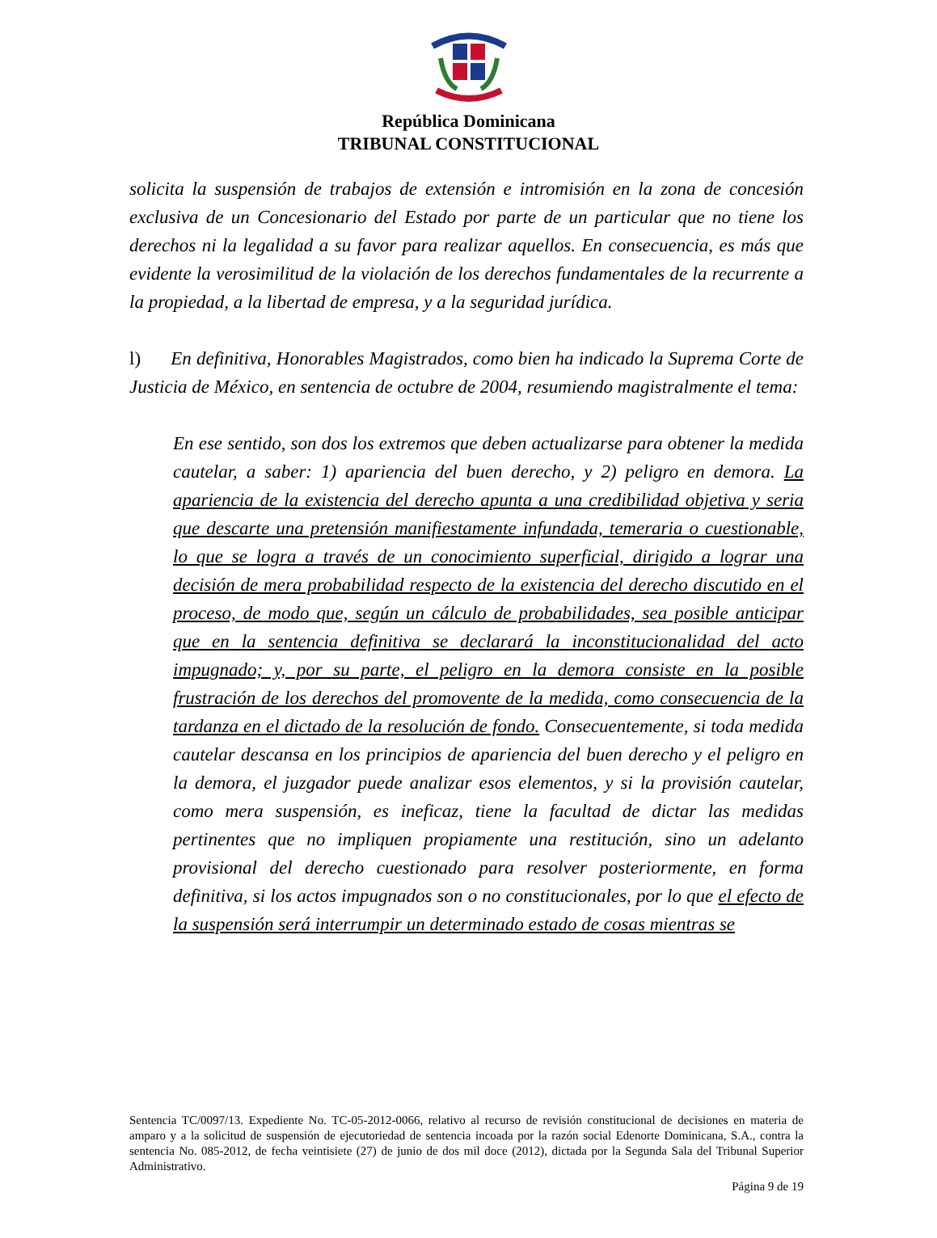República Dominicana
TRIBUNAL CONSTITUCIONAL
solicita la suspensión de trabajos de extensión e intromisión en la zona de concesión exclusiva de un Concesionario del Estado por parte de un particular que no tiene los derechos ni la legalidad a su favor para realizar aquellos. En consecuencia, es más que evidente la verosimilitud de la violación de los derechos fundamentales de la recurrente a la propiedad, a la libertad de empresa, y a la seguridad jurídica.
l) En definitiva, Honorables Magistrados, como bien ha indicado la Suprema Corte de Justicia de México, en sentencia de octubre de 2004, resumiendo magistralmente el tema:
En ese sentido, son dos los extremos que deben actualizarse para obtener la medida cautelar, a saber: 1) apariencia del buen derecho, y 2) peligro en demora. La apariencia de la existencia del derecho apunta a una credibilidad objetiva y seria que descarte una pretensión manifiestamente infundada, temeraria o cuestionable, lo que se logra a través de un conocimiento superficial, dirigido a lograr una decisión de mera probabilidad respecto de la existencia del derecho discutido en el proceso, de modo que, según un cálculo de probabilidades, sea posible anticipar que en la sentencia definitiva se declarará la inconstitucionalidad del acto impugnado; y, por su parte, el peligro en la demora consiste en la posible frustración de los derechos del promovente de la medida, como consecuencia de la tardanza en el dictado de la resolución de fondo. Consecuentemente, si toda medida cautelar descansa en los principios de apariencia del buen derecho y el peligro en la demora, el juzgador puede analizar esos elementos, y si la provisión cautelar, como mera suspensión, es ineficaz, tiene la facultad de dictar las medidas pertinentes que no impliquen propiamente una restitución, sino un adelanto provisional del derecho cuestionado para resolver posteriormente, en forma definitiva, si los actos impugnados son o no constitucionales, por lo que el efecto de la suspensión será interrumpir un determinado estado de cosas mientras se
Sentencia TC/0097/13. Expediente No. TC-05-2012-0066, relativo al recurso de revisión constitucional de decisiones en materia de amparo y a la solicitud de suspensión de ejecutoriedad de sentencia incoada por la razón social Edenorte Dominicana, S.A., contra la sentencia No. 085-2012, de fecha veintisiete (27) de junio de dos mil doce (2012), dictada por la Segunda Sala del Tribunal Superior Administrativo.
Página 9 de 19